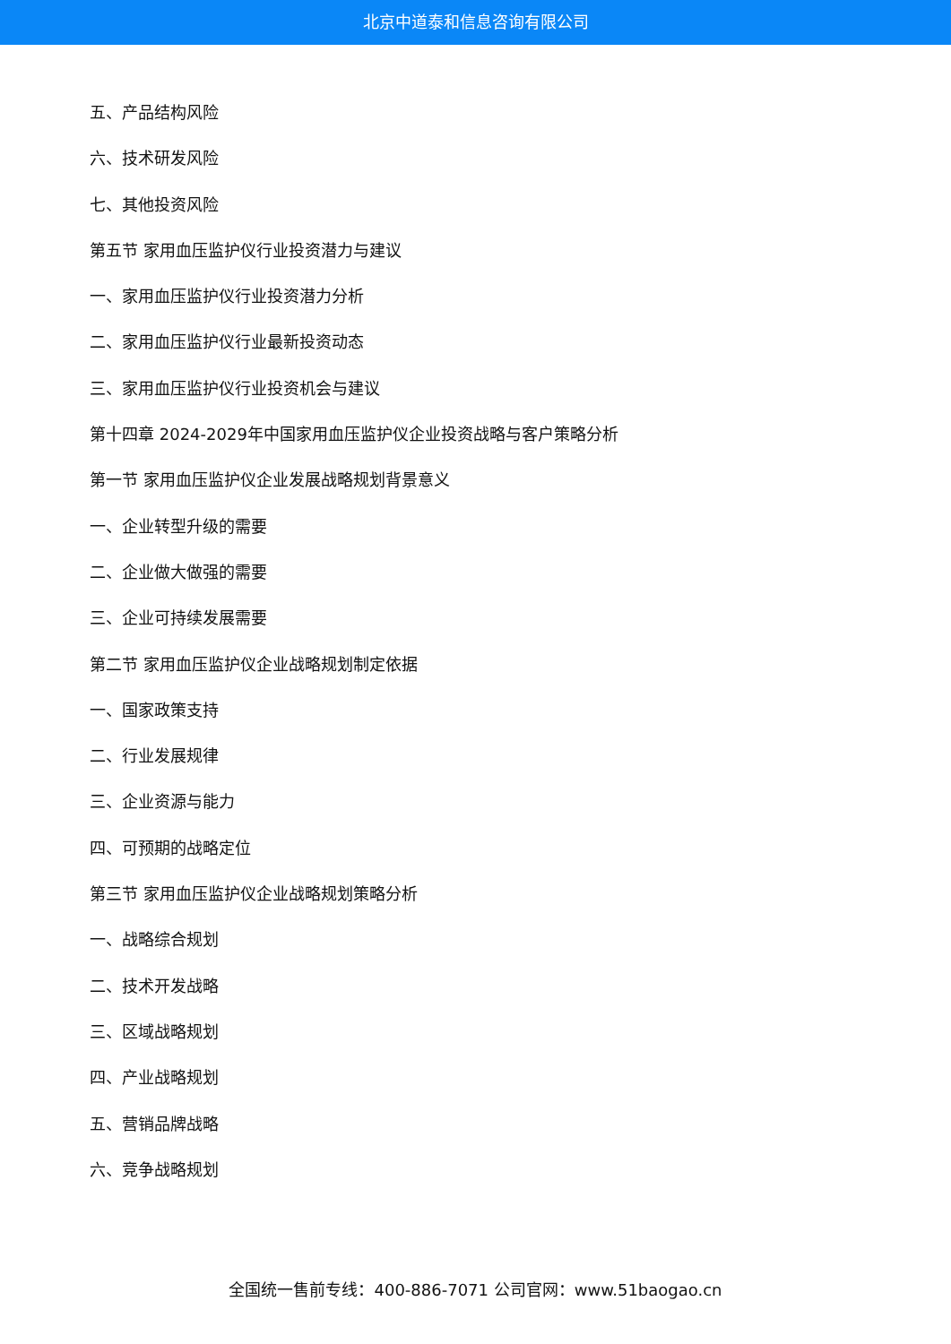北京中道泰和信息咨询有限公司
五、产品结构风险
六、技术研发风险
七、其他投资风险
第五节 家用血压监护仪行业投资潜力与建议
一、家用血压监护仪行业投资潜力分析
二、家用血压监护仪行业最新投资动态
三、家用血压监护仪行业投资机会与建议
第十四章 2024-2029年中国家用血压监护仪企业投资战略与客户策略分析
第一节 家用血压监护仪企业发展战略规划背景意义
一、企业转型升级的需要
二、企业做大做强的需要
三、企业可持续发展需要
第二节 家用血压监护仪企业战略规划制定依据
一、国家政策支持
二、行业发展规律
三、企业资源与能力
四、可预期的战略定位
第三节 家用血压监护仪企业战略规划策略分析
一、战略综合规划
二、技术开发战略
三、区域战略规划
四、产业战略规划
五、营销品牌战略
六、竞争战略规划
全国统一售前专线：400-886-7071 公司官网：www.51baogao.cn